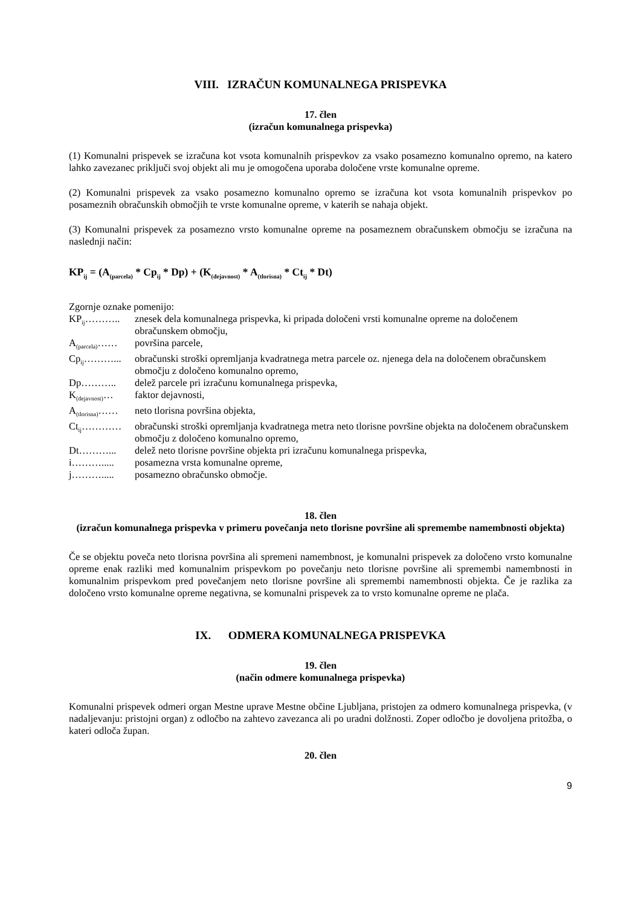VIII. IZRAČUN KOMUNALNEGA PRISPEVKA
17. člen
(izračun komunalnega prispevka)
(1) Komunalni prispevek se izračuna kot vsota komunalnih prispevkov za vsako posamezno komunalno opremo, na katero lahko zavezanec priključi svoj objekt ali mu je omogočena uporaba določene vrste komunalne opreme.
(2) Komunalni prispevek za vsako posamezno komunalno opremo se izračuna kot vsota komunalnih prispevkov po posameznih obračunskih območjih te vrste komunalne opreme, v katerih se nahaja objekt.
(3) Komunalni prispevek za posamezno vrsto komunalne opreme na posameznem obračunskem območju se izračuna na naslednji način:
KP<sub>ij</sub> = (A<sub>(parcela)</sub> * Cp<sub>ij</sub> * Dp) + (K<sub>(dejavnost)</sub> * A<sub>(tlorisna)</sub> * Ct<sub>ij</sub> * Dt)
Zgornje oznake pomenijo:
KP<sub>ij</sub>………..
znesek dela komunalnega prispevka, ki pripada določeni vrsti komunalne opreme na določenem obračunskem območju,
A<sub>(parcela)</sub>……
površina parcele,
Cp<sub>ij</sub>………...
obračunski stroški opremljanja kvadratnega metra parcele oz. njenega dela na določenem obračunskem območju z določeno komunalno opremo,
Dp………..
delež parcele pri izračunu komunalnega prispevka,
K<sub>(dejavnost)</sub>…
faktor dejavnosti,
A<sub>(tlorisna)</sub>……
neto tlorisna površina objekta,
Ct<sub>ij</sub>…………
obračunski stroški opremljanja kvadratnega metra neto tlorisne površine objekta na določenem obračunskem območju z določeno komunalno opremo,
Dt………...
delež neto tlorisne površine objekta pri izračunu komunalnega prispevka,
i……….....
posamezna vrsta komunalne opreme,
j……….....
posamezno obračunsko območje.
18. člen
(izračun komunalnega prispevka v primeru povečanja neto tlorisne površine ali spremembe namembnosti objekta)
Če se objektu poveča neto tlorisna površina ali spremeni namembnost, je komunalni prispevek za določeno vrsto komunalne opreme enak razliki med komunalnim prispevkom po povečanju neto tlorisne površine ali spremembi namembnosti in komunalnim prispevkom pred povečanjem neto tlorisne površine ali spremembi namembnosti objekta. Če je razlika za določeno vrsto komunalne opreme negativna, se komunalni prispevek za to vrsto komunalne opreme ne plača.
IX. ODMERA KOMUNALNEGA PRISPEVKA
19. člen
(način odmere komunalnega prispevka)
Komunalni prispevek odmeri organ Mestne uprave Mestne občine Ljubljana, pristojen za odmero komunalnega prispevka, (v nadaljevanju: pristojni organ) z odločbo na zahtevo zavezanca ali po uradni dolžnosti. Zoper odločbo je dovoljena pritožba, o kateri odloča župan.
20. člen
9